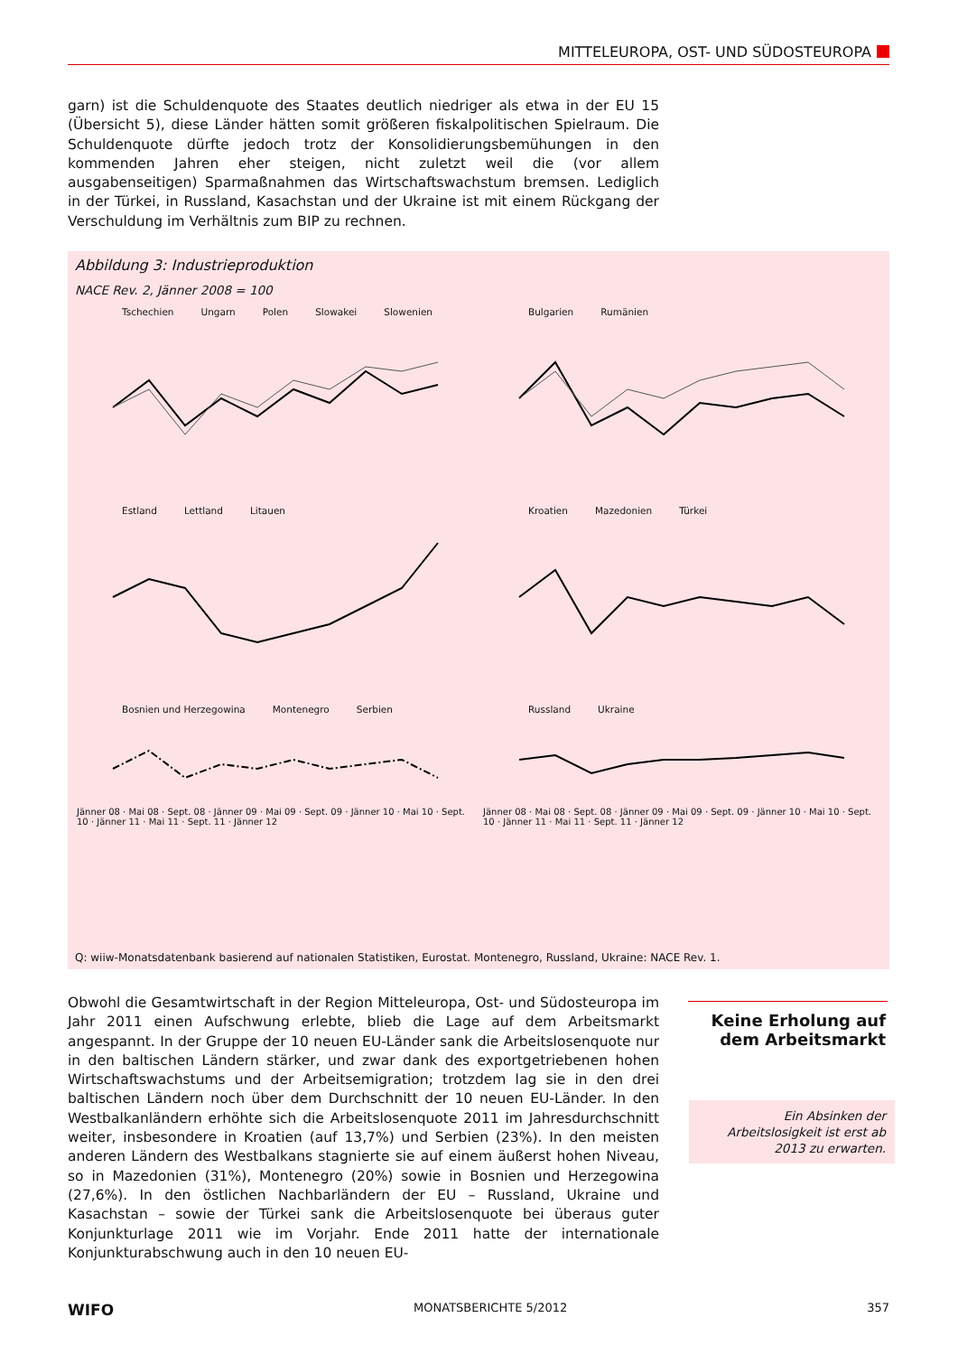MITTELEUROPA, OST- UND SÜDOSTEUROPA
garn) ist die Schuldenquote des Staates deutlich niedriger als etwa in der EU 15 (Übersicht 5), diese Länder hätten somit größeren fiskalpolitischen Spielraum. Die Schuldenquote dürfte jedoch trotz der Konsolidierungsbemühungen in den kommenden Jahren eher steigen, nicht zuletzt weil die (vor allem ausgabenseitigen) Sparmaßnahmen das Wirtschaftswachstum bremsen. Lediglich in der Türkei, in Russland, Kasachstan und der Ukraine ist mit einem Rückgang der Verschuldung im Verhältnis zum BIP zu rechnen.
Abbildung 3: Industrieproduktion
NACE Rev. 2, Jänner 2008 = 100
Tschechien Ungarn Polen Slowakei Slowenien
Bulgarien Rumänien
Estland Lettland Litauen
Kroatien Mazedonien Türkei
Bosnien und Herzegowina Montenegro Serbien
Jänner 08 · Mai 08 · Sept. 08 · Jänner 09 · Mai 09 · Sept. 09 · Jänner 10 · Mai 10 · Sept. 10 · Jänner 11 · Mai 11 · Sept. 11 · Jänner 12
Russland Ukraine
Jänner 08 · Mai 08 · Sept. 08 · Jänner 09 · Mai 09 · Sept. 09 · Jänner 10 · Mai 10 · Sept. 10 · Jänner 11 · Mai 11 · Sept. 11 · Jänner 12
Q: wiiw-Monatsdatenbank basierend auf nationalen Statistiken, Eurostat. Montenegro, Russland, Ukraine: NACE Rev. 1.
Obwohl die Gesamtwirtschaft in der Region Mitteleuropa, Ost- und Südosteuropa im Jahr 2011 einen Aufschwung erlebte, blieb die Lage auf dem Arbeitsmarkt angespannt. In der Gruppe der 10 neuen EU-Länder sank die Arbeitslosenquote nur in den baltischen Ländern stärker, und zwar dank des exportgetriebenen hohen Wirtschaftswachstums und der Arbeitsemigration; trotzdem lag sie in den drei baltischen Ländern noch über dem Durchschnitt der 10 neuen EU-Länder. In den Westbalkanländern erhöhte sich die Arbeitslosenquote 2011 im Jahresdurchschnitt weiter, insbesondere in Kroatien (auf 13,7%) und Serbien (23%). In den meisten anderen Ländern des Westbalkans stagnierte sie auf einem äußerst hohen Niveau, so in Mazedonien (31%), Montenegro (20%) sowie in Bosnien und Herzegowina (27,6%). In den östlichen Nachbarländern der EU – Russland, Ukraine und Kasachstan – sowie der Türkei sank die Arbeitslosenquote bei überaus guter Konjunkturlage 2011 wie im Vorjahr. Ende 2011 hatte der internationale Konjunkturabschwung auch in den 10 neuen EU-
Keine Erholung auf dem Arbeitsmarkt
Ein Absinken der Arbeitslosigkeit ist erst ab 2013 zu erwarten.
WIFO MONATSBERICHTE 5/2012 357